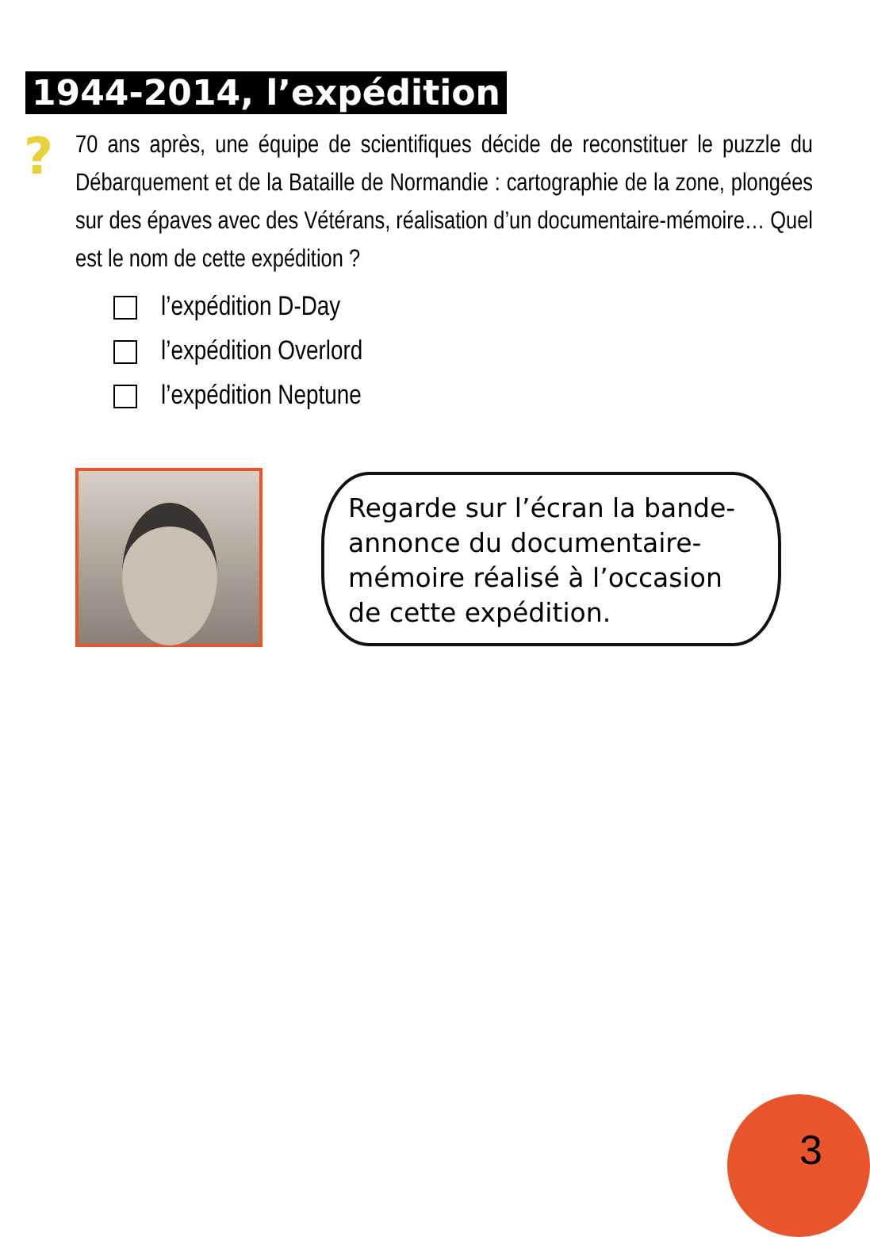1944-2014, l’expédition
?
70 ans après, une équipe de scientifiques décide de reconstituer le puzzle du Débarquement et de la Bataille de Normandie : cartographie de la zone, plongées sur des épaves avec des Vétérans, réalisation d’un documentaire-mémoire… Quel est le nom de cette expédition ?
l’expédition D-Day
l’expédition Overlord
l’expédition Neptune
Regarde sur l’écran la bande-annonce du documentaire-mémoire réalisé à l’occasion de cette expédition.
3